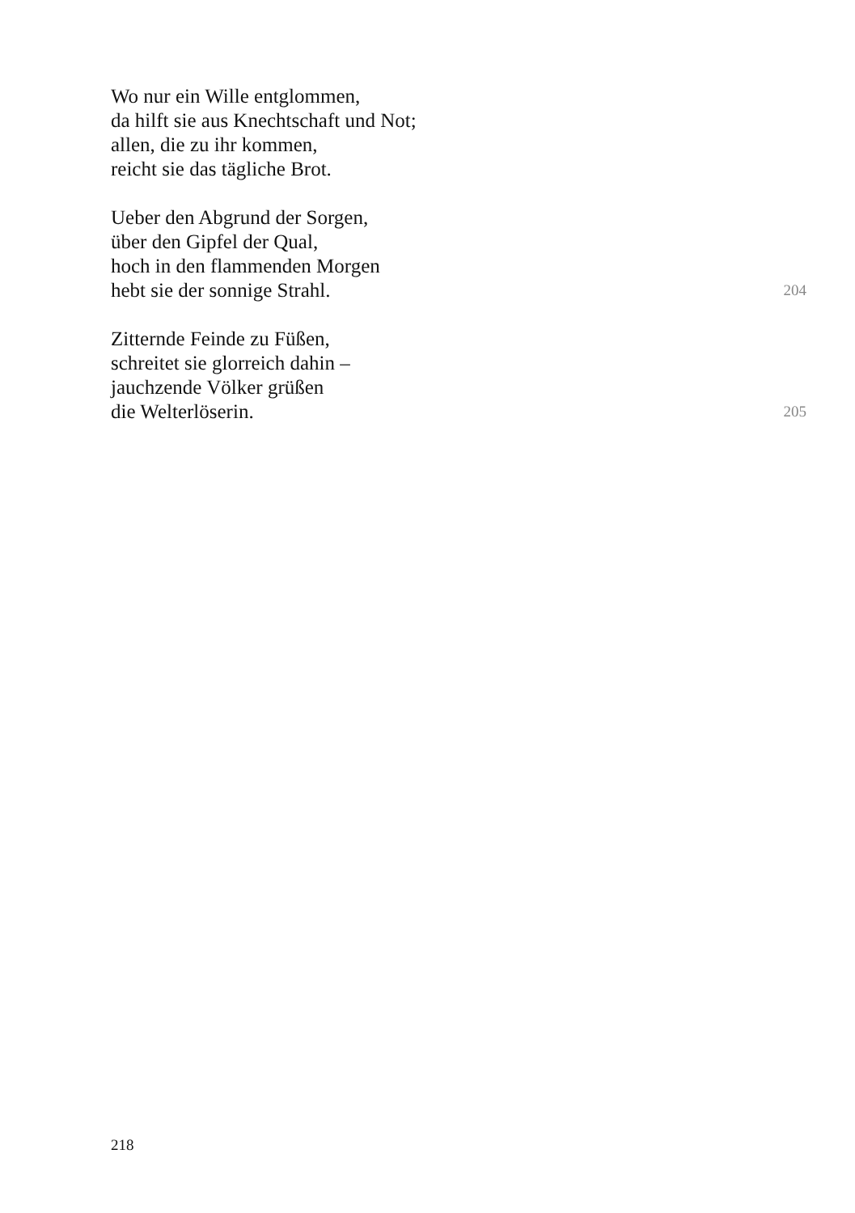Wo nur ein Wille entglommen,
da hilft sie aus Knechtschaft und Not;
allen, die zu ihr kommen,
reicht sie das tägliche Brot.
Ueber den Abgrund der Sorgen,
über den Gipfel der Qual,
hoch in den flammenden Morgen
hebt sie der sonnige Strahl. 204
Zitternde Feinde zu Füßen,
schreitet sie glorreich dahin –
jauchzende Völker grüßen
die Welterlöserin. 205
218